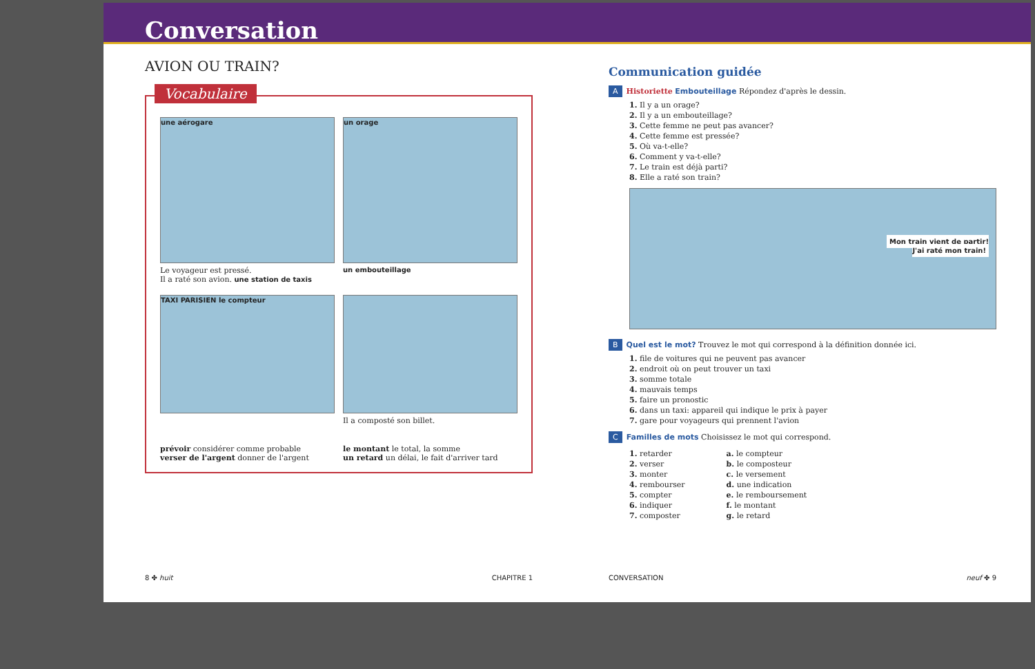Conversation
AVION OU TRAIN?
Vocabulaire
une aérogare
Le voyageur est pressé.
Il a raté son avion. une station de taxis
un orage
un embouteillage
TAXI PARISIEN le compteur
Il a composté son billet.
prévoir considérer comme probable
verser de l'argent donner de l'argent
le montant le total, la somme
un retard un délai, le fait d'arriver tard
8 ✤ huit CHAPITRE 1
Communication guidée
A Historiette Embouteillage Répondez d'après le dessin.
1. Il y a un orage?
2. Il y a un embouteillage?
3. Cette femme ne peut pas avancer?
4. Cette femme est pressée?
5. Où va-t-elle?
6. Comment y va-t-elle?
7. Le train est déjà parti?
8. Elle a raté son train?
Mon train vient de partir!
J'ai raté mon train!
B Quel est le mot? Trouvez le mot qui correspond à la définition donnée ici.
1. file de voitures qui ne peuvent pas avancer
2. endroit où on peut trouver un taxi
3. somme totale
4. mauvais temps
5. faire un pronostic
6. dans un taxi: appareil qui indique le prix à payer
7. gare pour voyageurs qui prennent l'avion
C Familles de mots Choisissez le mot qui correspond.
1. retarder
2. verser
3. monter
4. rembourser
5. compter
6. indiquer
7. composter
a. le compteur
b. le composteur
c. le versement
d. une indication
e. le remboursement
f. le montant
g. le retard
CONVERSATION neuf ✤ 9